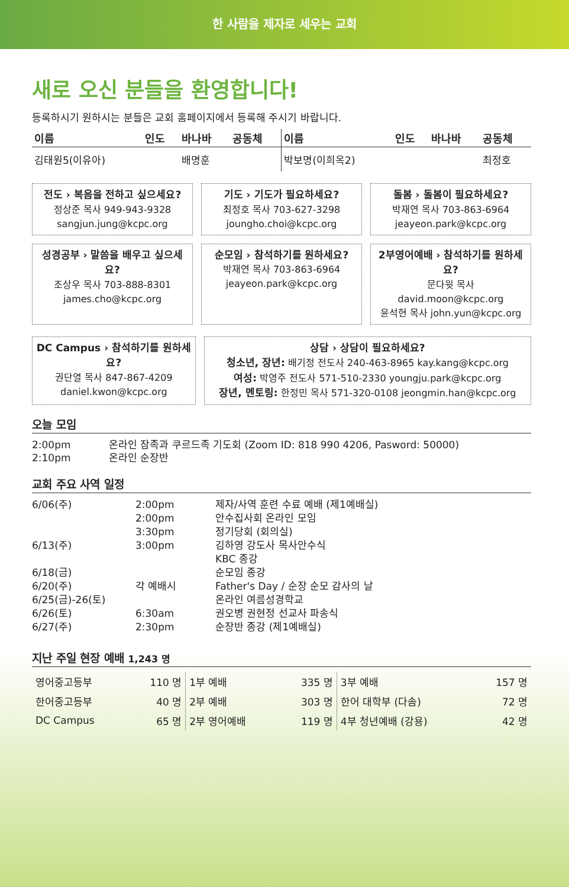한 사람을 제자로 세우는 교회
새로 오신 분들을 환영합니다!
등록하시기 원하시는 분들은 교회 홈페이지에서 등록해 주시기 바랍니다.
| 이름 | 인도 | 바나바 | 공동체 | 이름 | 인도 | 바나바 | 공동체 |
| --- | --- | --- | --- | --- | --- | --- | --- |
| 김태원5(이유아) | | 배명훈 | | 박보명(이희옥2) | | | 최정호 |
전도 › 복음을 전하고 싶으세요?
정상준 목사 949-943-9328
sangjun.jung@kcpc.org
기도 › 기도가 필요하세요?
최정호 목사 703-627-3298
joungho.choi@kcpc.org
돌봄 › 돌봄이 필요하세요?
박재연 목사 703-863-6964
jeayeon.park@kcpc.org
성경공부 › 말씀을 배우고 싶으세요?
조상우 목사 703-888-8301
james.cho@kcpc.org
순모임 › 참석하기를 원하세요?
박재연 목사 703-863-6964
jeayeon.park@kcpc.org
2부영어예배 › 참석하기를 원하세요?
문다윗 목사 david.moon@kcpc.org
윤석현 목사 john.yun@kcpc.org
DC Campus › 참석하기를 원하세요?
권단열 목사 847-867-4209
daniel.kwon@kcpc.org
상담 › 상담이 필요하세요?
청소년, 장년: 배기정 전도사 240-463-8965 kay.kang@kcpc.org
여성: 박영주 전도사 571-510-2330 youngju.park@kcpc.org
장년, 멘토링: 한정민 목사 571-320-0108 jeongmin.han@kcpc.org
오늘 모임
| 2:00pm | 온라인 잠족과 쿠르드족 기도회 (Zoom ID: 818 990 4206, Pasword: 50000) |
| 2:10pm | 온라인 순장반 |
교회 주요 사역 일정
| 6/06(주) | 2:00pm | 제자/사역 훈련 수료 예배 (제1예배실) |
| | 2:00pm | 안수집사회 온라인 모임 |
| | 3:30pm | 정기당회 (회의실) |
| 6/13(주) | 3:00pm | 김하영 강도사 목사안수식 |
| | | KBC 종강 |
| 6/18(금) | | 순모임 종강 |
| 6/20(주) | 각 예배시 | Father's Day / 순장 순모 감사의 날 |
| 6/25(금)-26(토) | | 온라인 여름성경학교 |
| 6/26(토) | 6:30am | 권오병 권현정 선교사 파송식 |
| 6/27(주) | 2:30pm | 순장반 종강 (제1예배실) |
지난 주일 현장 예배 1,243 명
| 영어중고등부 | 110 명 | 1부 예배 | 335 명 | 3부 예배 | 157 명 |
| 한어중고등부 | 40 명 | 2부 예배 | 303 명 | 한어 대학부 (다솜) | 72 명 |
| DC Campus | 65 명 | 2부 영어예배 | 119 명 | 4부 청년예배 (강용) | 42 명 |